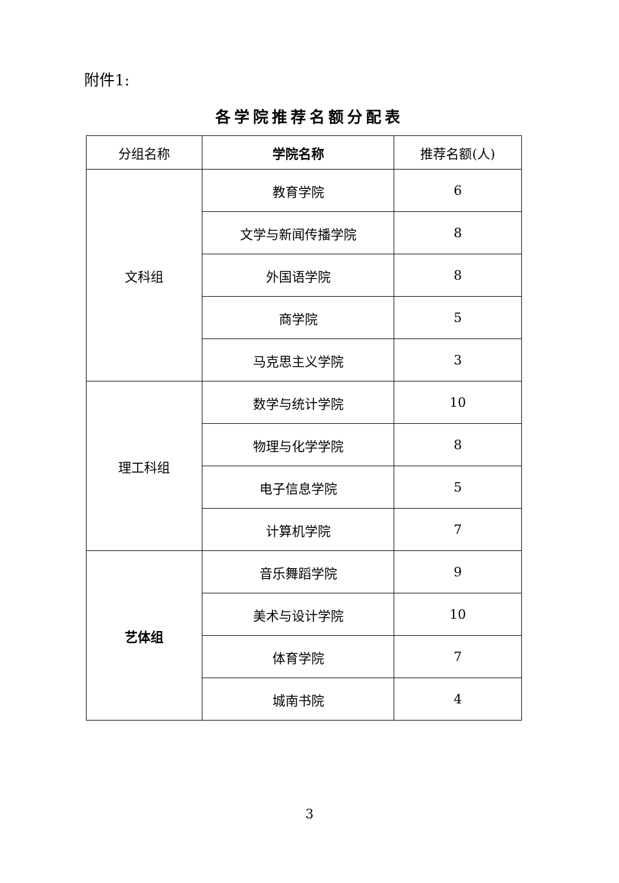附件1:
各学院推荐名额分配表
| 分组名称 | 学院名称 | 推荐名额(人) |
| --- | --- | --- |
| 文科组 | 教育学院 | 6 |
| | 文学与新闻传播学院 | 8 |
| | 外国语学院 | 8 |
| | 商学院 | 5 |
| | 马克思主义学院 | 3 |
| 理工科组 | 数学与统计学院 | 10 |
| | 物理与化学学院 | 8 |
| | 电子信息学院 | 5 |
| | 计算机学院 | 7 |
| 艺体组 | 音乐舞蹈学院 | 9 |
| | 美术与设计学院 | 10 |
| | 体育学院 | 7 |
| | 城南书院 | 4 |
3